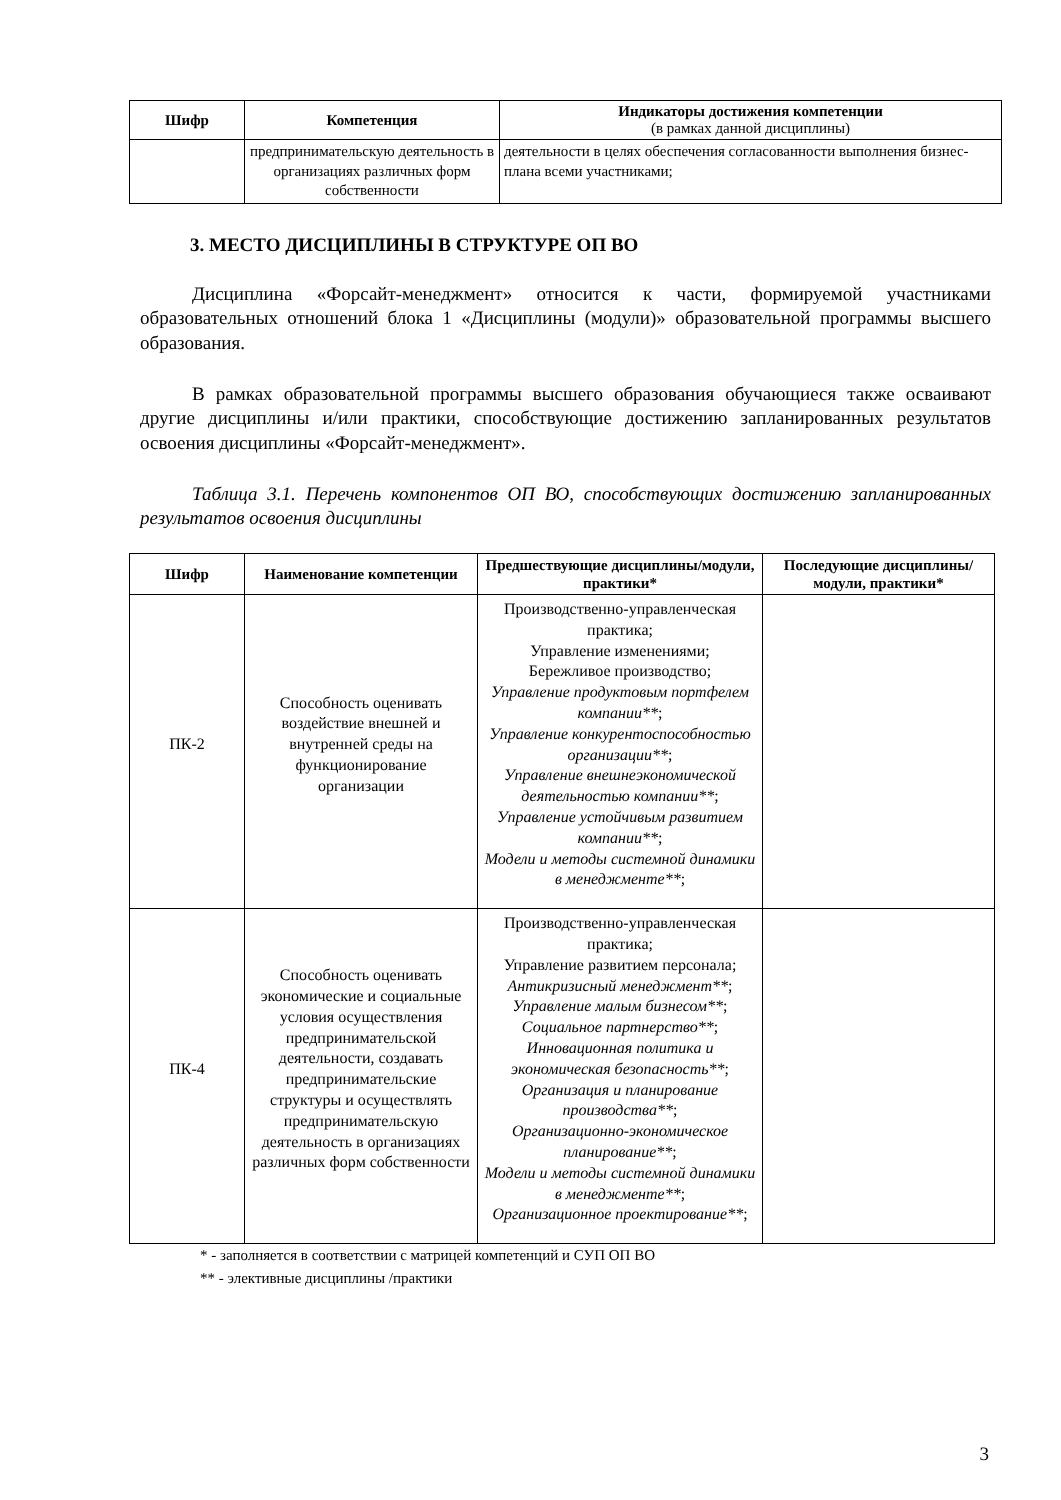| Шифр | Компетенция | Индикаторы достижения компетенции (в рамках данной дисциплины) |
| --- | --- | --- |
| | предпринимательскую деятельность в организациях различных форм собственности | деятельности в целях обеспечения согласованности выполнения бизнес-плана всеми участниками; |
3. МЕСТО ДИСЦИПЛИНЫ В СТРУКТУРЕ ОП ВО
Дисциплина «Форсайт-менеджмент» относится к части, формируемой участниками образовательных отношений блока 1 «Дисциплины (модули)» образовательной программы высшего образования.
В рамках образовательной программы высшего образования обучающиеся также осваивают другие дисциплины и/или практики, способствующие достижению запланированных результатов освоения дисциплины «Форсайт-менеджмент».
Таблица 3.1. Перечень компонентов ОП ВО, способствующих достижению запланированных результатов освоения дисциплины
| Шифр | Наименование компетенции | Предшествующие дисциплины/модули, практики* | Последующие дисциплины/модули, практики* |
| --- | --- | --- | --- |
| ПК-2 | Способность оценивать воздействие внешней и внутренней среды на функционирование организации | Производственно-управленческая практика; Управление изменениями; Бережливое производство; Управление продуктовым портфелем компании** ; Управление конкурентоспособностью организации** ; Управление внешнеэкономической деятельностью компании** ; Управление устойчивым развитием компании** ; Модели и методы системной динамики в менеджменте** ; | |
| ПК-4 | Способность оценивать экономические и социальные условия осуществления предпринимательской деятельности, создавать предпринимательские структуры и осуществлять предпринимательскую деятельность в организациях различных форм собственности | Производственно-управленческая практика; Управление развитием персонала; Антикризисный менеджмент** ; Управление малым бизнесом** ; Социальное партнерство** ; Инновационная политика и экономическая безопасность** ; Организация и планирование производства** ; Организационно-экономическое планирование** ; Модели и методы системной динамики в менеджменте** ; Организационное проектирование** ; | |
* - заполняется в соответствии с матрицей компетенций и СУП ОП ВО
** - элективные дисциплины /практики
3